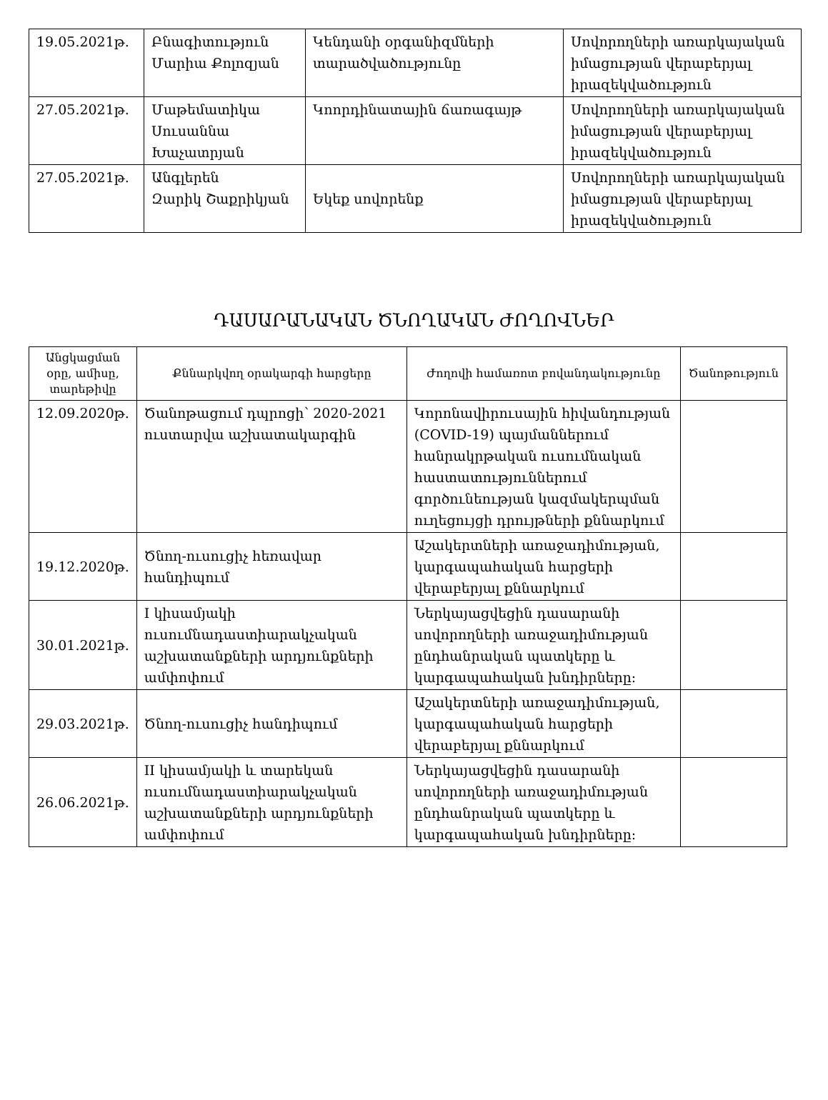| 19.05.2021թ. | Բնագիտություն Մարիա Քոլոզյան | Կենդանի օրգանիզմների տարածվածությունը | Սովորողների առարկայական իմացության վերաբերյալ իրազեկվածություն |
| 27.05.2021թ. | Մաթեմատիկա Սուսաննա Խաչատրյան | Կոորդինատային ճառագայթ | Սովորողների առարկայական իմացության վերաբերյալ իրազեկվածություն |
| 27.05.2021թ. | Անգլերեն Զարիկ Շաքրիկյան | Եկեք սովորենք | Սովորողների առարկայական իմացության վերաբերյալ իրազեկվածություն |
ԴԱՍԱՐԱՆԱԿԱՆ ԾՆՈՂԱԿԱՆ ԺՈՂՈՎՆԵՐ
| Անցկացման օրը, ամիսը, տարեթիվը | Քննարկվող օրակարգի հարցերը | Ժողովի համառոտ բովանդակությունը | Ծանոթություն |
| --- | --- | --- | --- |
| 12.09.2020թ. | Ծանոթացում դպրոցի՝ 2020-2021 ուստարվա աշխատակարգին | Կորոնավիրուսային հիվանդության (COVID-19) պայմաններում հանրակրթական ուսումնական հաստատություններում գործունեության կազմակերպման ուղեցույցի դրույթների քննարկում | |
| 19.12.2020թ. | Ծնող-ուսուցիչ հեռավար հանդիպում | Աշակերտների առաջադիմության, կարգապահական հարցերի վերաբերյալ քննարկում | |
| 30.01.2021թ. | I կիսամյակի ուսումնադաստիարակչական աշխատանքների արդյունքների ամփոփում | Ներկայացվեցին դասարանի սովորողների առաջադիմության ընդհանրական պատկերը և կարգապահական խնդիրները: | |
| 29.03.2021թ. | Ծնող-ուսուցիչ հանդիպում | Աշակերտների առաջադիմության, կարգապահական հարցերի վերաբերյալ քննարկում | |
| 26.06.2021թ. | II կիսամյակի և տարեկան ուսումնադաստիարակչական աշխատանքների արդյունքների ամփոփում | Ներկայացվեցին դասարանի սովորողների առաջադիմության ընդհանրական պատկերը և կարգապահական խնդիրները: | |